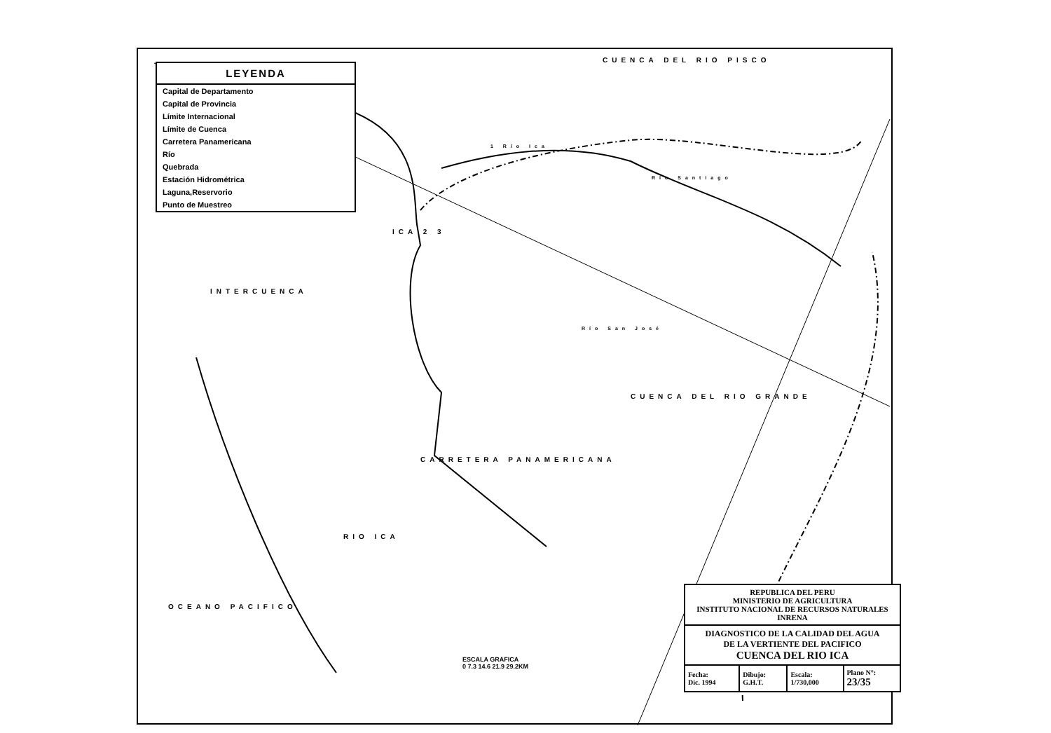LEYENDA
Capital de Departamento
Capital de Provincia
Límite Internacional
Límite de Cuenca
Carretera Panamericana
Río
Quebrada
Estación Hidrométrica
Laguna,Reservorio
Punto de Muestreo
CUENCA DEL RIO PISCO
INTERCUENCA
ICA 2 3
1 Río Ica
Río Santiago
Río San José
CUENCA DEL RIO GRANDE
CARRETERA PANAMERICANA
RIO ICA
OCEANO PACIFICO
ESCALA GRAFICA
0 7.3 14.6 21.9 29.2KM
REPUBLICA DEL PERU
MINISTERIO DE AGRICULTURA
INSTITUTO NACIONAL DE RECURSOS NATURALES
INRENA
DIAGNOSTICO DE LA CALIDAD DEL AGUA
DE LA VERTIENTE DEL PACIFICO
CUENCA DEL RIO ICA
| Fecha: Dic. 1994 | Dibujo: G.H.T. | Escala: 1/730,000 | Plano N°: 23/35 |